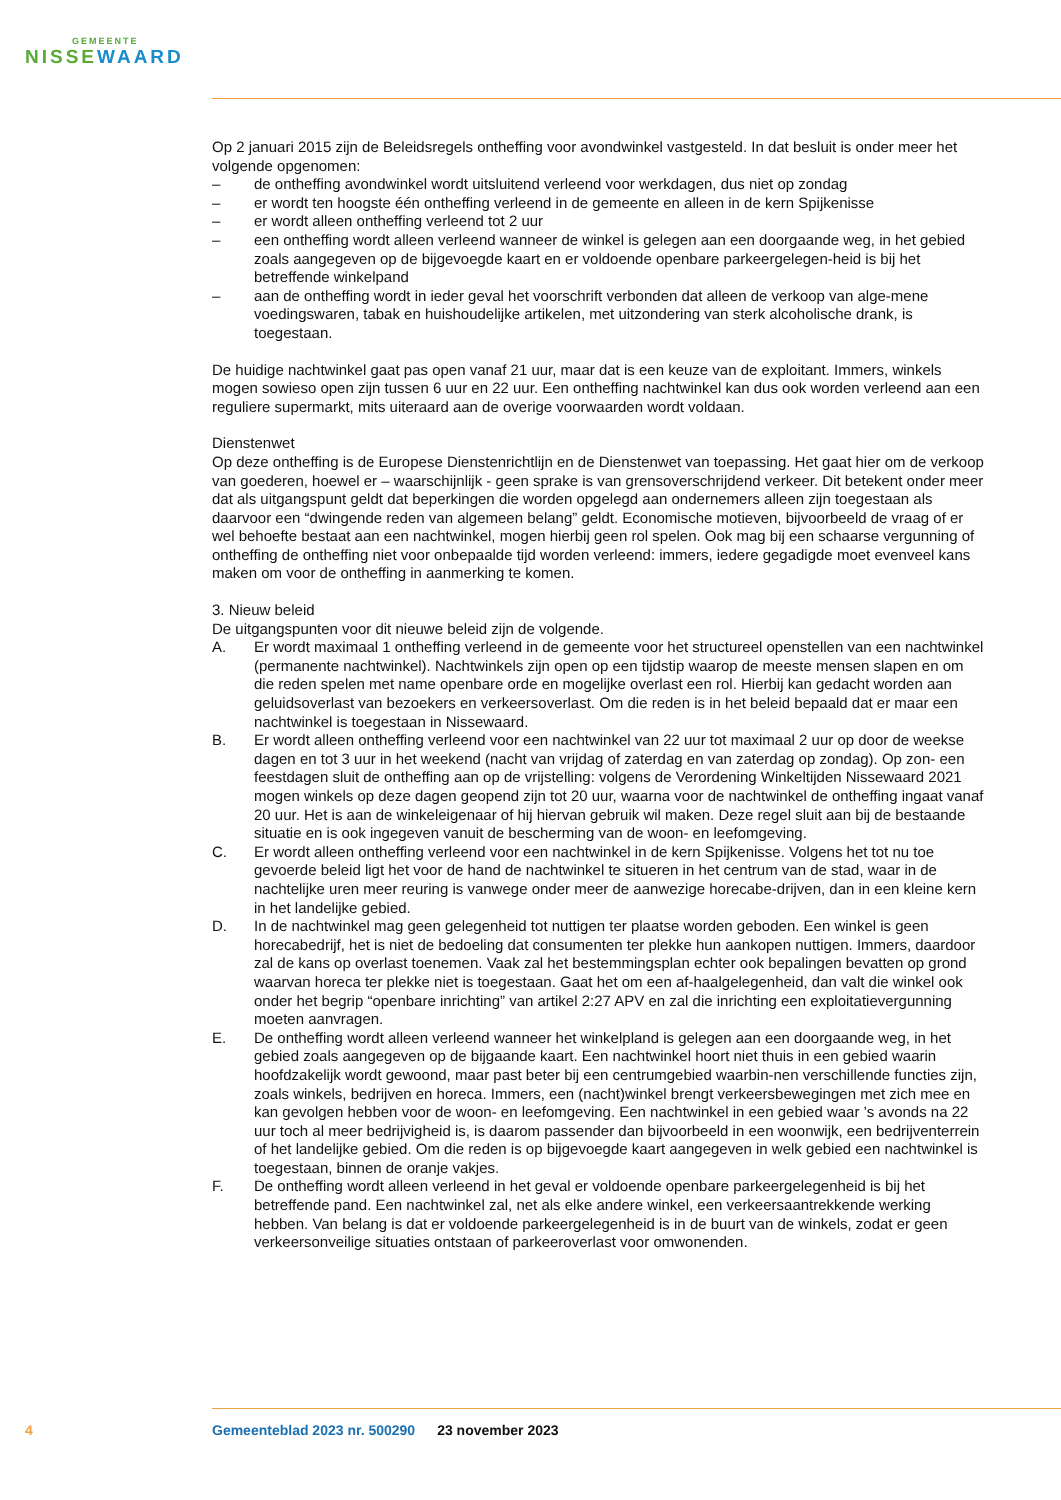GEMEENTE
NISSEWAARD
Op 2 januari 2015 zijn de Beleidsregels ontheffing voor avondwinkel vastgesteld. In dat besluit is onder meer het volgende opgenomen:
– de ontheffing avondwinkel wordt uitsluitend verleend voor werkdagen, dus niet op zondag
– er wordt ten hoogste één ontheffing verleend in de gemeente en alleen in de kern Spijkenisse
– er wordt alleen ontheffing verleend tot 2 uur
– een ontheffing wordt alleen verleend wanneer de winkel is gelegen aan een doorgaande weg, in het gebied zoals aangegeven op de bijgevoegde kaart en er voldoende openbare parkeergelegen-heid is bij het betreffende winkelpand
– aan de ontheffing wordt in ieder geval het voorschrift verbonden dat alleen de verkoop van alge-mene voedingswaren, tabak en huishoudelijke artikelen, met uitzondering van sterk alcoholische drank, is toegestaan.
De huidige nachtwinkel gaat pas open vanaf 21 uur, maar dat is een keuze van de exploitant. Immers, winkels mogen sowieso open zijn tussen 6 uur en 22 uur. Een ontheffing nachtwinkel kan dus ook worden verleend aan een reguliere supermarkt, mits uiteraard aan de overige voorwaarden wordt voldaan.
Dienstenwet
Op deze ontheffing is de Europese Dienstenrichtlijn en de Dienstenwet van toepassing. Het gaat hier om de verkoop van goederen, hoewel er – waarschijnlijk - geen sprake is van grensoverschrijdend verkeer. Dit betekent onder meer dat als uitgangspunt geldt dat beperkingen die worden opgelegd aan ondernemers alleen zijn toegestaan als daarvoor een “dwingende reden van algemeen belang” geldt. Economische motieven, bijvoorbeeld de vraag of er wel behoefte bestaat aan een nachtwinkel, mogen hierbij geen rol spelen. Ook mag bij een schaarse vergunning of ontheffing de ontheffing niet voor onbepaalde tijd worden verleend: immers, iedere gegadigde moet evenveel kans maken om voor de ontheffing in aanmerking te komen.
3. Nieuw beleid
De uitgangspunten voor dit nieuwe beleid zijn de volgende.
A. Er wordt maximaal 1 ontheffing verleend in de gemeente voor het structureel openstellen van een nachtwinkel (permanente nachtwinkel). Nachtwinkels zijn open op een tijdstip waarop de meeste mensen slapen en om die reden spelen met name openbare orde en mogelijke overlast een rol. Hierbij kan gedacht worden aan geluidsoverlast van bezoekers en verkeersoverlast. Om die reden is in het beleid bepaald dat er maar een nachtwinkel is toegestaan in Nissewaard.
B. Er wordt alleen ontheffing verleend voor een nachtwinkel van 22 uur tot maximaal 2 uur op door de weekse dagen en tot 3 uur in het weekend (nacht van vrijdag of zaterdag en van zaterdag op zondag). Op zon- een feestdagen sluit de ontheffing aan op de vrijstelling: volgens de Verordening Winkeltijden Nissewaard 2021 mogen winkels op deze dagen geopend zijn tot 20 uur, waarna voor de nachtwinkel de ontheffing ingaat vanaf 20 uur. Het is aan de winkeleigenaar of hij hiervan gebruik wil maken. Deze regel sluit aan bij de bestaande situatie en is ook ingegeven vanuit de bescherming van de woon- en leefomgeving.
C. Er wordt alleen ontheffing verleend voor een nachtwinkel in de kern Spijkenisse. Volgens het tot nu toe gevoerde beleid ligt het voor de hand de nachtwinkel te situeren in het centrum van de stad, waar in de nachtelijke uren meer reuring is vanwege onder meer de aanwezige horecabe-drijven, dan in een kleine kern in het landelijke gebied.
D. In de nachtwinkel mag geen gelegenheid tot nuttigen ter plaatse worden geboden. Een winkel is geen horecabedrijf, het is niet de bedoeling dat consumenten ter plekke hun aankopen nuttigen. Immers, daardoor zal de kans op overlast toenemen. Vaak zal het bestemmingsplan echter ook bepalingen bevatten op grond waarvan horeca ter plekke niet is toegestaan. Gaat het om een af-haalgelegenheid, dan valt die winkel ook onder het begrip “openbare inrichting” van artikel 2:27 APV en zal die inrichting een exploitatievergunning moeten aanvragen.
E. De ontheffing wordt alleen verleend wanneer het winkelpland is gelegen aan een doorgaande weg, in het gebied zoals aangegeven op de bijgaande kaart. Een nachtwinkel hoort niet thuis in een gebied waarin hoofdzakelijk wordt gewoond, maar past beter bij een centrumgebied waarbin-nen verschillende functies zijn, zoals winkels, bedrijven en horeca. Immers, een (nacht)winkel brengt verkeersbewegingen met zich mee en kan gevolgen hebben voor de woon- en leefomgeving. Een nachtwinkel in een gebied waar ’s avonds na 22 uur toch al meer bedrijvigheid is, is daarom passender dan bijvoorbeeld in een woonwijk, een bedrijventerrein of het landelijke gebied. Om die reden is op bijgevoegde kaart aangegeven in welk gebied een nachtwinkel is toegestaan, binnen de oranje vakjes.
F. De ontheffing wordt alleen verleend in het geval er voldoende openbare parkeergelegenheid is bij het betreffende pand. Een nachtwinkel zal, net als elke andere winkel, een verkeersaantrekkende werking hebben. Van belang is dat er voldoende parkeergelegenheid is in de buurt van de winkels, zodat er geen verkeersonveilige situaties ontstaan of parkeeroverlast voor omwonenden.
4 Gemeenteblad 2023 nr. 500290 23 november 2023